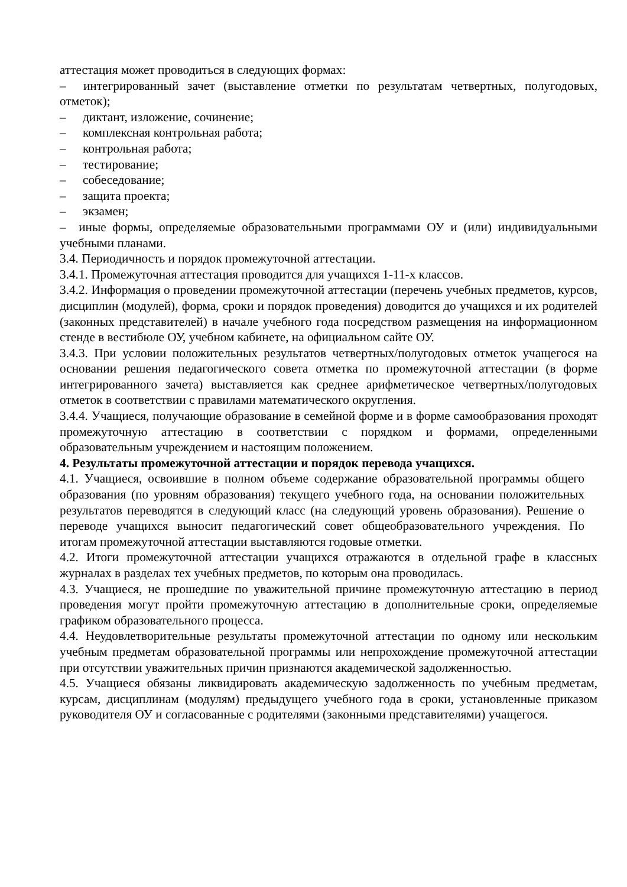аттестация может проводиться в следующих формах:
– интегрированный зачет (выставление отметки по результатам четвертных, полугодовых, отметок);
– диктант, изложение, сочинение;
– комплексная контрольная работа;
– контрольная работа;
– тестирование;
– собеседование;
– защита проекта;
– экзамен;
– иные формы, определяемые образовательными программами ОУ и (или) индивидуальными учебными планами.
3.4. Периодичность и порядок промежуточной аттестации.
3.4.1. Промежуточная аттестация проводится для учащихся 1-11-х классов.
3.4.2. Информация о проведении промежуточной аттестации (перечень учебных предметов, курсов, дисциплин (модулей), форма, сроки и порядок проведения) доводится до учащихся и их родителей (законных представителей) в начале учебного года посредством размещения на информационном стенде в вестибюле ОУ, учебном кабинете, на официальном сайте ОУ.
3.4.3. При условии положительных результатов четвертных/полугодовых отметок учащегося на основании решения педагогического совета отметка по промежуточной аттестации (в форме интегрированного зачета) выставляется как среднее арифметическое четвертных/полугодовых отметок в соответствии с правилами математического округления.
3.4.4. Учащиеся, получающие образование в семейной форме и в форме самообразования проходят промежуточную аттестацию в соответствии с порядком и формами, определенными образовательным учреждением и настоящим положением.
4. Результаты промежуточной аттестации и порядок перевода учащихся.
4.1. Учащиеся, освоившие в полном объеме содержание образовательной программы общего образования (по уровням образования) текущего учебного года, на основании положительных результатов переводятся в следующий класс (на следующий уровень образования). Решение о переводе учащихся выносит педагогический совет общеобразовательного учреждения. По итогам промежуточной аттестации выставляются годовые отметки.
4.2. Итоги промежуточной аттестации учащихся отражаются в отдельной графе в классных журналах в разделах тех учебных предметов, по которым она проводилась.
4.3. Учащиеся, не прошедшие по уважительной причине промежуточную аттестацию в период проведения могут пройти промежуточную аттестацию в дополнительные сроки, определяемые графиком образовательного процесса.
4.4. Неудовлетворительные результаты промежуточной аттестации по одному или нескольким учебным предметам образовательной программы или непрохождение промежуточной аттестации при отсутствии уважительных причин признаются академической задолженностью.
4.5. Учащиеся обязаны ликвидировать академическую задолженность по учебным предметам, курсам, дисциплинам (модулям) предыдущего учебного года в сроки, установленные приказом руководителя ОУ и согласованные с родителями (законными представителями) учащегося.